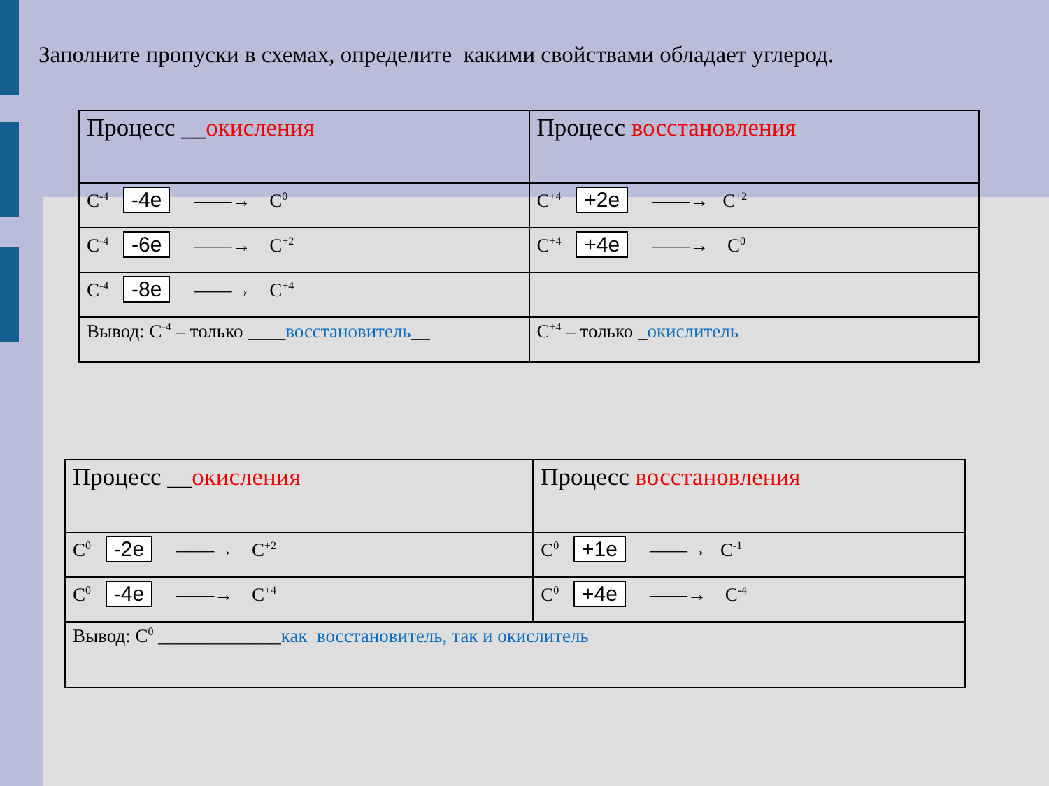Заполните пропуски в схемах, определите какими свойствами обладает углерод.
| Процесс __ окисления | Процесс восстановления |
| C<sup>-4</sup> -4e ——→ C<sup>0</sup> | C<sup>+4</sup> +2e ——→ C<sup>+2</sup> |
| C<sup>-4</sup> -6e ——→ C<sup>+2</sup> | C<sup>+4</sup> +4e ——→ C<sup>0</sup> |
| C<sup>-4</sup> -8e ——→ C<sup>+4</sup> | |
| Вывод: C<sup>-4</sup> – только ____ восстановитель __ | C<sup>+4</sup> – только _ окислитель |
| Процесс __ окисления | Процесс восстановления |
| C<sup>0</sup> -2e ——→ C<sup>+2</sup> | C<sup>0</sup> +1e ——→ C<sup>-1</sup> |
| C<sup>0</sup> -4e ——→ C<sup>+4</sup> | C<sup>0</sup> +4e ——→ C<sup>-4</sup> |
| Вывод: C<sup>0</sup> _____________ как восстановитель, так и окислитель | |